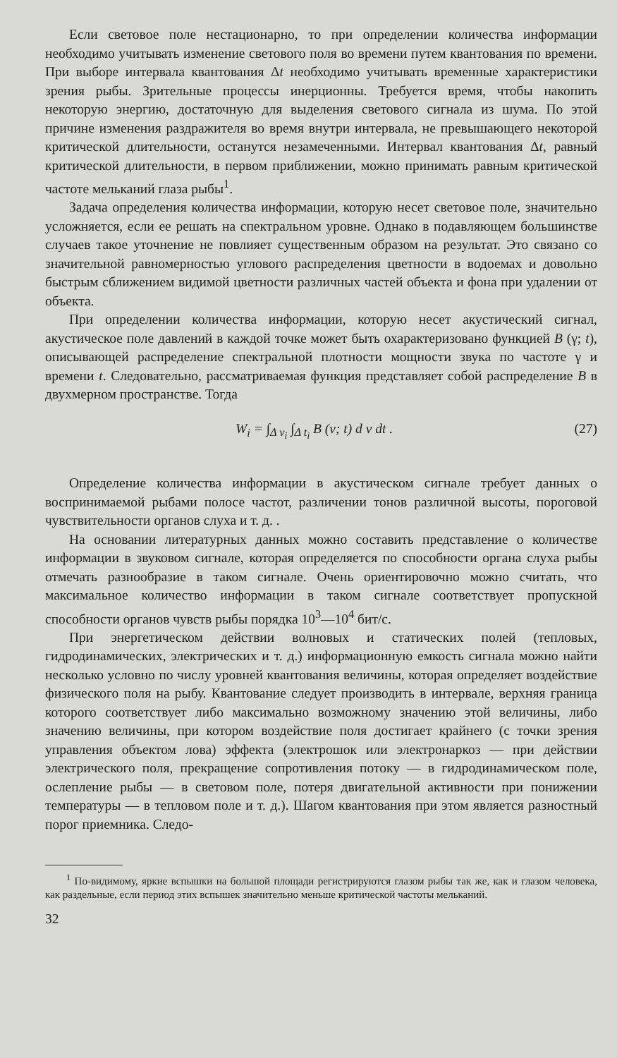Если световое поле нестационарно, то при определении количества информации необходимо учитывать изменение светового поля во времени путем квантования по времени. При выборе интервала квантования Δt необходимо учитывать временные характеристики зрения рыбы. Зрительные процессы инерционны. Требуется время, чтобы накопить некоторую энергию, достаточную для выделения светового сигнала из шума. По этой причине изменения раздражителя во время внутри интервала, не превышающего некоторой критической длительности, останутся незамеченными. Интервал квантования Δt, равный критической длительности, в первом приближении, можно принимать равным критической частоте мельканий глаза рыбы<sup>1</sup>.
Задача определения количества информации, которую несет световое поле, значительно усложняется, если ее решать на спектральном уровне. Однако в подавляющем большинстве случаев такое уточнение не повлияет существенным образом на результат. Это связано со значительной равномерностью углового распределения цветности в водоемах и довольно быстрым сближением видимой цветности различных частей объекта и фона при удалении от объекта.
При определении количества информации, которую несет акустический сигнал, акустическое поле давлений в каждой точке может быть охарактеризовано функцией B (γ; t), описывающей распределение спектральной плотности мощности звука по частоте γ и времени t. Следовательно, рассматриваемая функция представляет собой распределение B в двухмерном пространстве. Тогда
W<sub>i</sub> = ∫<sub>Δ ν<sub>i</sub></sub> ∫<sub>Δ t<sub>i</sub></sub> B (ν; t) d ν dt . (27)
Определение количества информации в акустическом сигнале требует данных о воспринимаемой рыбами полосе частот, различении тонов различной высоты, пороговой чувствительности органов слуха и т. д. .
На основании литературных данных можно составить представление о количестве информации в звуковом сигнале, которая определяется по способности органа слуха рыбы отмечать разнообразие в таком сигнале. Очень ориентировочно можно считать, что максимальное количество информации в таком сигнале соответствует пропускной способности органов чувств рыбы порядка 10<sup>3</sup>—10<sup>4</sup> бит/с.
При энергетическом действии волновых и статических полей (тепловых, гидродинамических, электрических и т. д.) информационную емкость сигнала можно найти несколько условно по числу уровней квантования величины, которая определяет воздействие физического поля на рыбу. Квантование следует производить в интервале, верхняя граница которого соответствует либо максимально возможному значению этой величины, либо значению величины, при котором воздействие поля достигает крайнего (с точки зрения управления объектом лова) эффекта (электрошок или электронаркоз — при действии электрического поля, прекращение сопротивления потоку — в гидродинамическом поле, ослепление рыбы — в световом поле, потеря двигательной активности при понижении температуры — в тепловом поле и т. д.). Шагом квантования при этом является разностный порог приемника. Следо-
<sup>1</sup> По-видимому, яркие вспышки на большой площади регистрируются глазом рыбы так же, как и глазом человека, как раздельные, если период этих вспышек значительно меньше критической частоты мельканий.
32